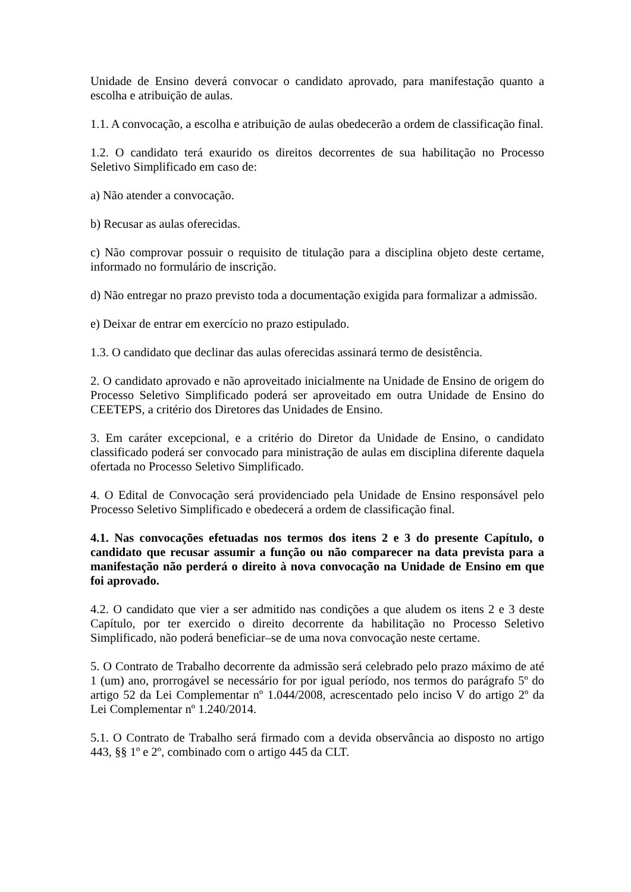Unidade de Ensino deverá convocar o candidato aprovado, para manifestação quanto a escolha e atribuição de aulas.
1.1. A convocação, a escolha e atribuição de aulas obedecerão a ordem de classificação final.
1.2. O candidato terá exaurido os direitos decorrentes de sua habilitação no Processo Seletivo Simplificado em caso de:
a) Não atender a convocação.
b) Recusar as aulas oferecidas.
c) Não comprovar possuir o requisito de titulação para a disciplina objeto deste certame, informado no formulário de inscrição.
d) Não entregar no prazo previsto toda a documentação exigida para formalizar a admissão.
e) Deixar de entrar em exercício no prazo estipulado.
1.3. O candidato que declinar das aulas oferecidas assinará termo de desistência.
2. O candidato aprovado e não aproveitado inicialmente na Unidade de Ensino de origem do Processo Seletivo Simplificado poderá ser aproveitado em outra Unidade de Ensino do CEETEPS, a critério dos Diretores das Unidades de Ensino.
3. Em caráter excepcional, e a critério do Diretor da Unidade de Ensino, o candidato classificado poderá ser convocado para ministração de aulas em disciplina diferente daquela ofertada no Processo Seletivo Simplificado.
4. O Edital de Convocação será providenciado pela Unidade de Ensino responsável pelo Processo Seletivo Simplificado e obedecerá a ordem de classificação final.
4.1. Nas convocações efetuadas nos termos dos itens 2 e 3 do presente Capítulo, o candidato que recusar assumir a função ou não comparecer na data prevista para a manifestação não perderá o direito à nova convocação na Unidade de Ensino em que foi aprovado.
4.2. O candidato que vier a ser admitido nas condições a que aludem os itens 2 e 3 deste Capítulo, por ter exercido o direito decorrente da habilitação no Processo Seletivo Simplificado, não poderá beneficiar–se de uma nova convocação neste certame.
5. O Contrato de Trabalho decorrente da admissão será celebrado pelo prazo máximo de até 1 (um) ano, prorrogável se necessário for por igual período, nos termos do parágrafo 5º do artigo 52 da Lei Complementar nº 1.044/2008, acrescentado pelo inciso V do artigo 2º da Lei Complementar nº 1.240/2014.
5.1. O Contrato de Trabalho será firmado com a devida observância ao disposto no artigo 443, §§ 1º e 2º, combinado com o artigo 445 da CLT.